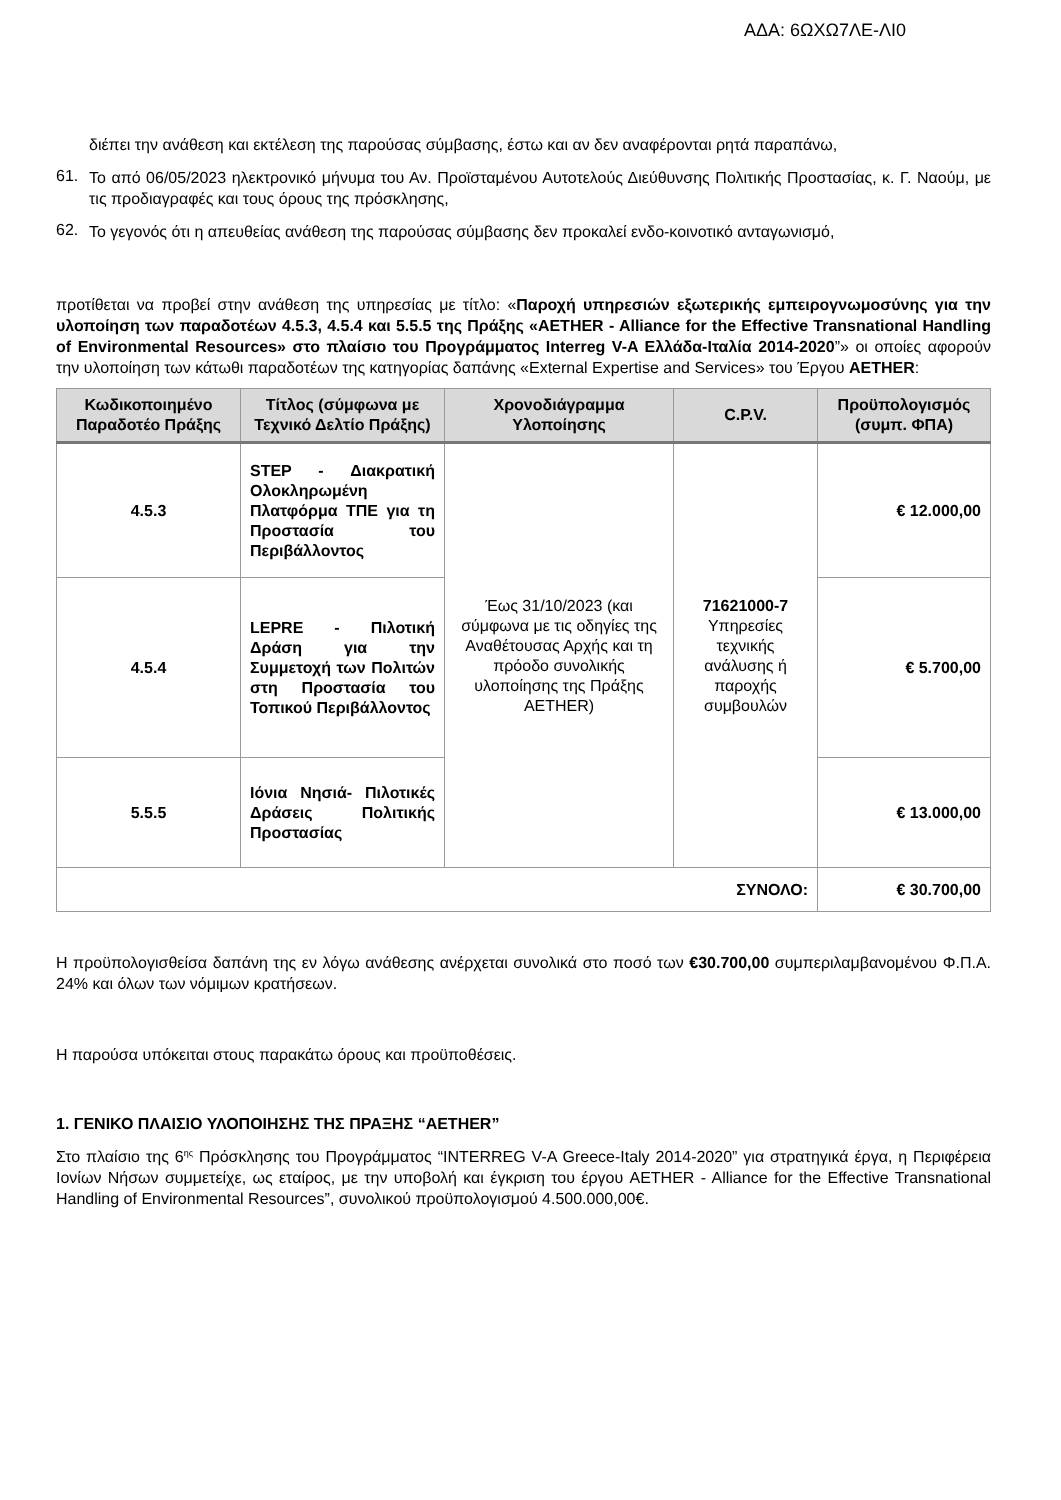ΑΔΑ: 6ΩΧΩ7ΛΕ-ΛΙ0
διέπει την ανάθεση και εκτέλεση της παρούσας σύμβασης, έστω και αν δεν αναφέρονται ρητά παραπάνω,
61.
Το από 06/05/2023 ηλεκτρονικό μήνυμα του Αν. Προϊσταμένου Αυτοτελούς Διεύθυνσης Πολιτικής Προστασίας, κ. Γ. Ναούμ, με τις προδιαγραφές και τους όρους της πρόσκλησης,
62.
Το γεγονός ότι η απευθείας ανάθεση της παρούσας σύμβασης δεν προκαλεί ενδο-κοινοτικό ανταγωνισμό,
προτίθεται να προβεί στην ανάθεση της υπηρεσίας με τίτλο: «Παροχή υπηρεσιών εξωτερικής εμπειρογνωμοσύνης για την υλοποίηση των παραδοτέων 4.5.3, 4.5.4 και 5.5.5 της Πράξης «AETHER - Alliance for the Effective Transnational Handling of Environmental Resources» στο πλαίσιο του Προγράμματος Interreg V-A Ελλάδα-Ιταλία 2014-2020”» οι οποίες αφορούν την υλοποίηση των κάτωθι παραδοτέων της κατηγορίας δαπάνης «External Expertise and Services» του Έργου AETHER:
| Κωδικοποιημένο Παραδοτέο Πράξης | Τίτλος (σύμφωνα με Τεχνικό Δελτίο Πράξης) | Χρονοδιάγραμμα Υλοποίησης | C.P.V. | Προϋπολογισμός (συμπ. ΦΠΑ) |
| --- | --- | --- | --- | --- |
| 4.5.3 | STEP - Διακρατική Ολοκληρωμένη Πλατφόρμα ΤΠΕ για τη Προστασία του Περιβάλλοντος | Έως 31/10/2023 (και σύμφωνα με τις οδηγίες της Αναθέτουσας Αρχής και τη πρόοδο συνολικής υλοποίησης της Πράξης AETHER) | 71621000-7 Υπηρεσίες τεχνικής ανάλυσης ή παροχής συμβουλών | € 12.000,00 |
| 4.5.4 | LEPRE - Πιλοτική Δράση για την Συμμετοχή των Πολιτών στη Προστασία του Τοπικού Περιβάλλοντος | | | € 5.700,00 |
| 5.5.5 | Ιόνια Νησιά- Πιλοτικές Δράσεις Πολιτικής Προστασίας | | | € 13.000,00 |
| ΣΥΝΟΛΟ: | | | | € 30.700,00 |
Η προϋπολογισθείσα δαπάνη της εν λόγω ανάθεσης ανέρχεται συνολικά στο ποσό των €30.700,00 συμπεριλαμβανομένου Φ.Π.Α. 24% και όλων των νόμιμων κρατήσεων.
Η παρούσα υπόκειται στους παρακάτω όρους και προϋποθέσεις.
1. ΓΕΝΙΚΟ ΠΛΑΙΣΙΟ ΥΛΟΠΟΙΗΣΗΣ ΤΗΣ ΠΡΑΞΗΣ “AETHER”
Στο πλαίσιο της 6<sup>ης</sup> Πρόσκλησης του Προγράμματος “INTERREG V-A Greece-Italy 2014-2020” για στρατηγικά έργα, η Περιφέρεια Ιονίων Νήσων συμμετείχε, ως εταίρος, με την υποβολή και έγκριση του έργου AETHER - Alliance for the Effective Transnational Handling of Environmental Resources”, συνολικού προϋπολογισμού 4.500.000,00€.